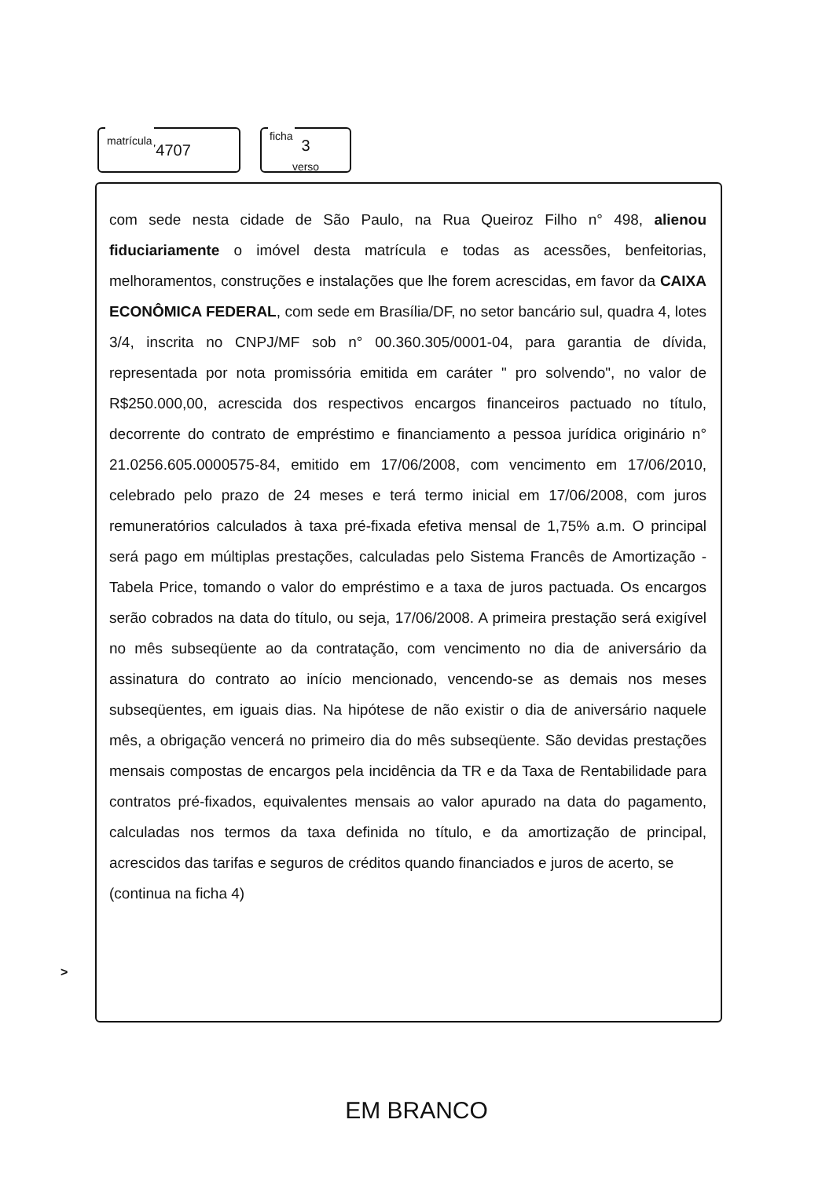matrícula
74707
ficha
3
verso
com sede nesta cidade de São Paulo, na Rua Queiroz Filho n° 498, alienou fiduciariamente o imóvel desta matrícula e todas as acessões, benfeitorias, melhoramentos, construções e instalações que lhe forem acrescidas, em favor da CAIXA ECONÔMICA FEDERAL, com sede em Brasília/DF, no setor bancário sul, quadra 4, lotes 3/4, inscrita no CNPJ/MF sob n° 00.360.305/0001-04, para garantia de dívida, representada por nota promissória emitida em caráter " pro solvendo", no valor de R$250.000,00, acrescida dos respectivos encargos financeiros pactuado no título, decorrente do contrato de empréstimo e financiamento a pessoa jurídica originário n° 21.0256.605.0000575-84, emitido em 17/06/2008, com vencimento em 17/06/2010, celebrado pelo prazo de 24 meses e terá termo inicial em 17/06/2008, com juros remuneratórios calculados à taxa pré-fixada efetiva mensal de 1,75% a.m. O principal será pago em múltiplas prestações, calculadas pelo Sistema Francês de Amortização - Tabela Price, tomando o valor do empréstimo e a taxa de juros pactuada. Os encargos serão cobrados na data do título, ou seja, 17/06/2008. A primeira prestação será exigível no mês subseqüente ao da contratação, com vencimento no dia de aniversário da assinatura do contrato ao início mencionado, vencendo-se as demais nos meses subseqüentes, em iguais dias. Na hipótese de não existir o dia de aniversário naquele mês, a obrigação vencerá no primeiro dia do mês subseqüente. São devidas prestações mensais compostas de encargos pela incidência da TR e da Taxa de Rentabilidade para contratos pré-fixados, equivalentes mensais ao valor apurado na data do pagamento, calculadas nos termos da taxa definida no título, e da amortização de principal, acrescidos das tarifas e seguros de créditos quando financiados e juros de acerto, se
>
(continua na ficha 4)
EM BRANCO